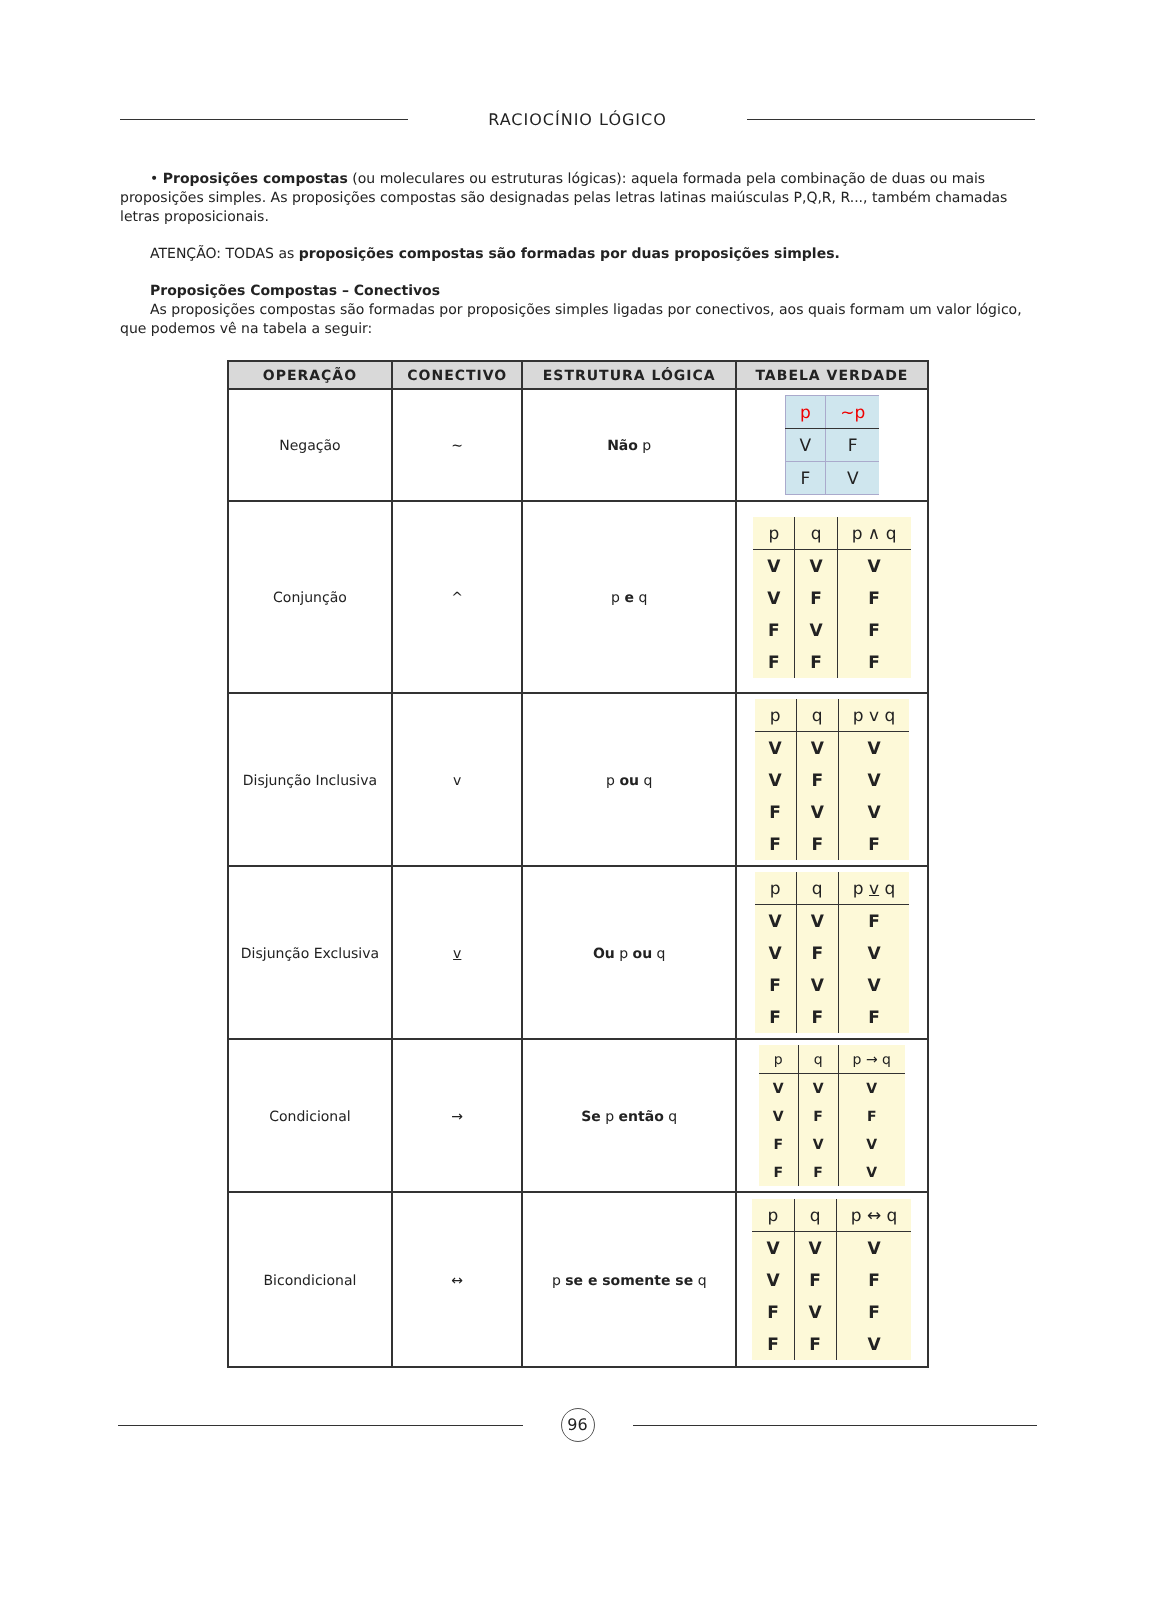RACIOCÍNIO LÓGICO
• Proposições compostas (ou moleculares ou estruturas lógicas): aquela formada pela combinação de duas ou mais proposições simples. As proposições compostas são designadas pelas letras latinas maiúsculas P,Q,R, R..., também chamadas letras proposicionais.
ATENÇÃO: TODAS as proposições compostas são formadas por duas proposições simples.
Proposições Compostas – Conectivos
As proposições compostas são formadas por proposições simples ligadas por conectivos, aos quais formam um valor lógico, que podemos vê na tabela a seguir:
| OPERAÇÃO | CONECTIVO | ESTRUTURA LÓGICA | TABELA VERDADE |
| --- | --- | --- | --- |
| Negação | ~ | Não p | / p / ~p / / V / F / / F / V / |
| Conjunção | ^ | p e q | / p / q / p ∧ q / / V / V / V / / V / F / F / / F / V / F / / F / F / F / |
| Disjunção Inclusiva | v | p ou q | / p / q / p v q / / V / V / V / / V / F / V / / F / V / V / / F / F / F / |
| Disjunção Exclusiva | v | Ou p ou q | / p / q / p v q / / V / V / F / / V / F / V / / F / V / V / / F / F / F / |
| Condicional | → | Se p então q | / p / q / p → q / / V / V / V / / V / F / F / / F / V / V / / F / F / V / |
| Bicondicional | ↔ | p se e somente se q | / p / q / p ↔ q / / V / V / V / / V / F / F / / F / V / F / / F / F / V / |
96